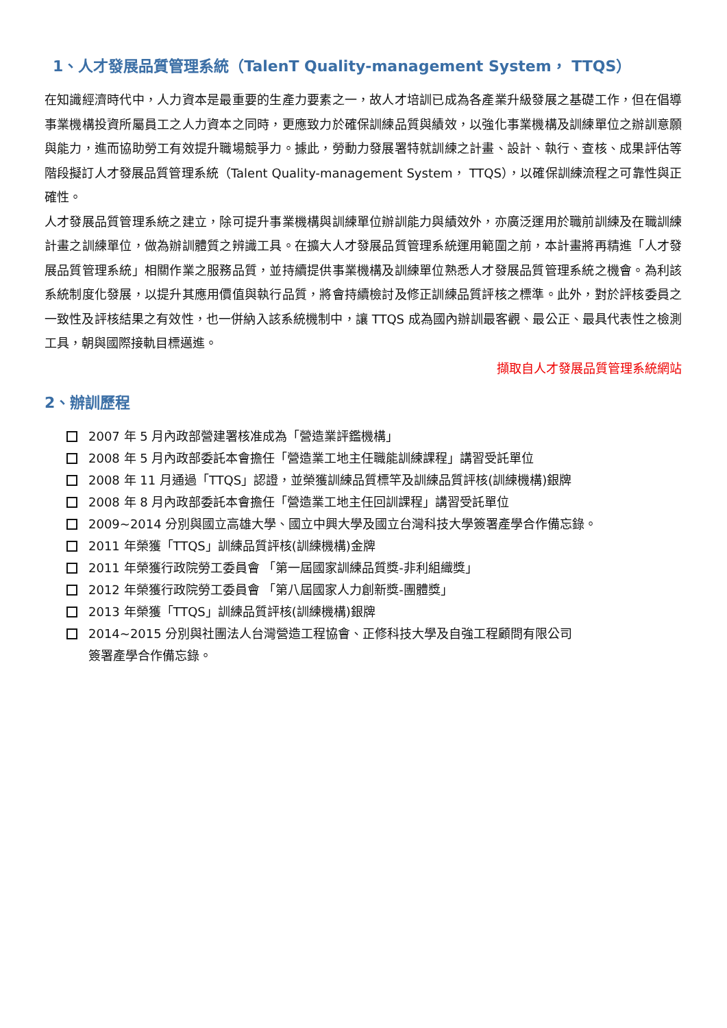1、人才發展品質管理系統（TalenT Quality-management System， TTQS）
在知識經濟時代中，人力資本是最重要的生產力要素之一，故人才培訓已成為各產業升級發展之基礎工作，但在倡導事業機構投資所屬員工之人力資本之同時，更應致力於確保訓練品質與績效，以強化事業機構及訓練單位之辦訓意願與能力，進而協助勞工有效提升職場競爭力。據此，勞動力發展署特就訓練之計畫、設計、執行、查核、成果評估等階段擬訂人才發展品質管理系統（Talent Quality-management System， TTQS），以確保訓練流程之可靠性與正確性。
人才發展品質管理系統之建立，除可提升事業機構與訓練單位辦訓能力與績效外，亦廣泛運用於職前訓練及在職訓練計畫之訓練單位，做為辦訓體質之辨識工具。在擴大人才發展品質管理系統運用範圍之前，本計畫將再精進「人才發展品質管理系統」相關作業之服務品質，並持續提供事業機構及訓練單位熟悉人才發展品質管理系統之機會。為利該系統制度化發展，以提升其應用價值與執行品質，將會持續檢討及修正訓練品質評核之標準。此外，對於評核委員之一致性及評核結果之有效性，也一併納入該系統機制中，讓 TTQS 成為國內辦訓最客觀、最公正、最具代表性之檢測工具，朝與國際接軌目標邁進。
擷取自人才發展品質管理系統網站
2、辦訓歷程
2007 年 5 月內政部營建署核准成為「營造業評鑑機構」
2008 年 5 月內政部委託本會擔任「營造業工地主任職能訓練課程」講習受託單位
2008 年 11 月通過「TTQS」認證，並榮獲訓練品質標竿及訓練品質評核(訓練機構)銀牌
2008 年 8 月內政部委託本會擔任「營造業工地主任回訓課程」講習受託單位
2009~2014 分別與國立高雄大學、國立中興大學及國立台灣科技大學簽署產學合作備忘錄。
2011 年榮獲「TTQS」訓練品質評核(訓練機構)金牌
2011 年榮獲行政院勞工委員會 「第一屆國家訓練品質獎-非利組織獎」
2012 年榮獲行政院勞工委員會 「第八屆國家人力創新獎-團體獎」
2013 年榮獲「TTQS」訓練品質評核(訓練機構)銀牌
2014~2015 分別與社團法人台灣營造工程協會、正修科技大學及自強工程顧問有限公司
簽署產學合作備忘錄。